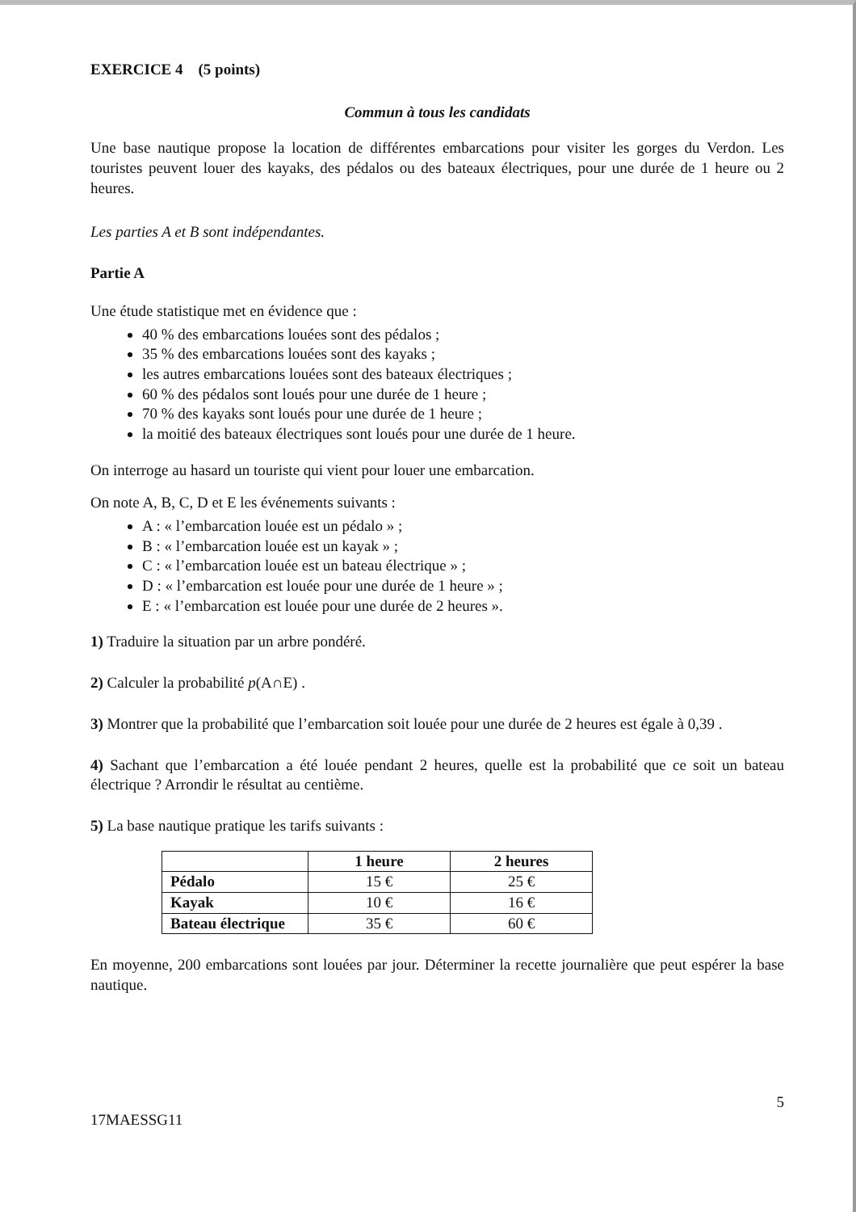EXERCICE 4 (5 points)
Commun à tous les candidats
Une base nautique propose la location de différentes embarcations pour visiter les gorges du Verdon. Les touristes peuvent louer des kayaks, des pédalos ou des bateaux électriques, pour une durée de 1 heure ou 2 heures.
Les parties A et B sont indépendantes.
Partie A
Une étude statistique met en évidence que :
40 % des embarcations louées sont des pédalos ;
35 % des embarcations louées sont des kayaks ;
les autres embarcations louées sont des bateaux électriques ;
60 % des pédalos sont loués pour une durée de 1 heure ;
70 % des kayaks sont loués pour une durée de 1 heure ;
la moitié des bateaux électriques sont loués pour une durée de 1 heure.
On interroge au hasard un touriste qui vient pour louer une embarcation.
On note A, B, C, D et E les événements suivants :
A : « l’embarcation louée est un pédalo » ;
B : « l’embarcation louée est un kayak » ;
C : « l’embarcation louée est un bateau électrique » ;
D : « l’embarcation est louée pour une durée de 1 heure » ;
E : « l’embarcation est louée pour une durée de 2 heures ».
1) Traduire la situation par un arbre pondéré.
2) Calculer la probabilité p(A∩E) .
3) Montrer que la probabilité que l’embarcation soit louée pour une durée de 2 heures est égale à 0,39 .
4) Sachant que l’embarcation a été louée pendant 2 heures, quelle est la probabilité que ce soit un bateau électrique ? Arrondir le résultat au centième.
5) La base nautique pratique les tarifs suivants :
| | 1 heure | 2 heures |
| --- | --- | --- |
| Pédalo | 15 € | 25 € |
| Kayak | 10 € | 16 € |
| Bateau électrique | 35 € | 60 € |
En moyenne, 200 embarcations sont louées par jour. Déterminer la recette journalière que peut espérer la base nautique.
17MAESSG11 5